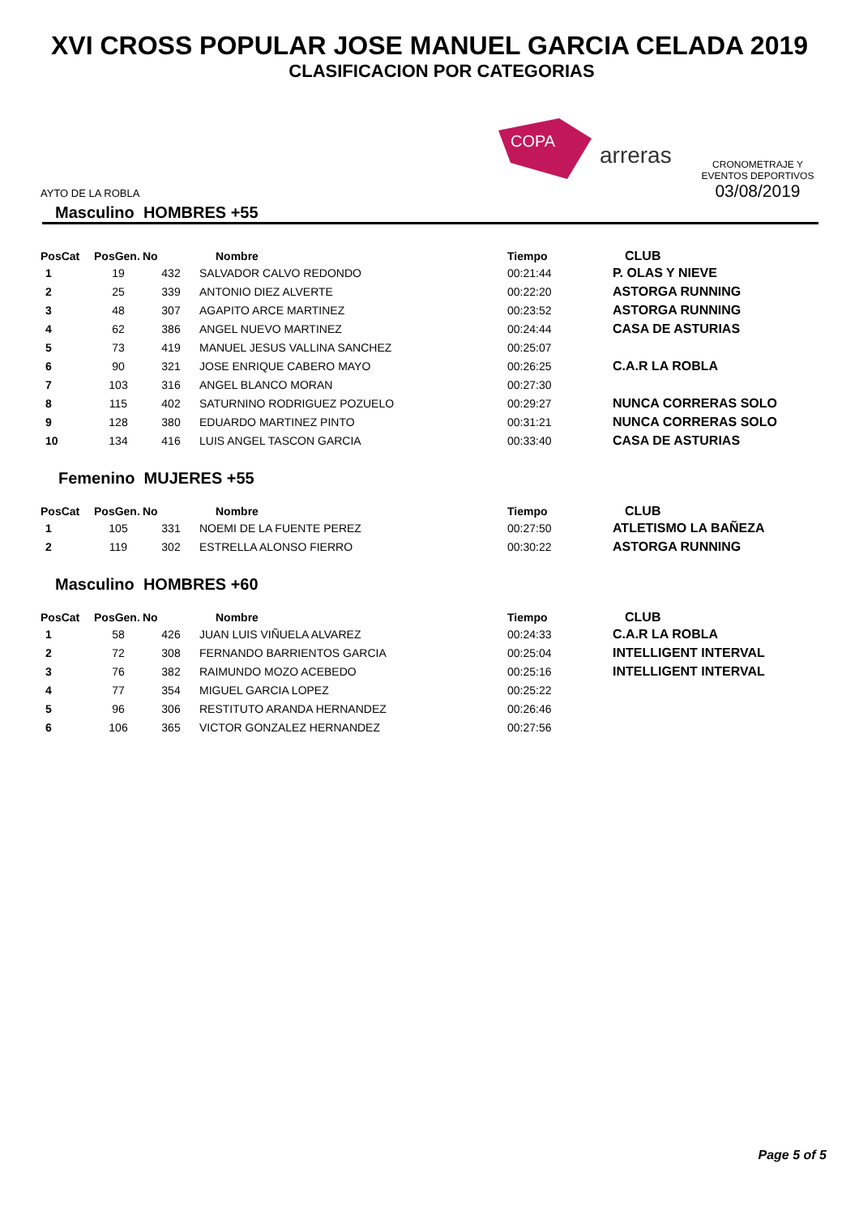XVI CROSS POPULAR JOSE MANUEL GARCIA CELADA 2019
CLASIFICACION POR CATEGORIAS
AYTO DE LA ROBLA
COPA
arreras
CRONOMETRAJE Y EVENTOS DEPORTIVOS
03/08/2019
Masculino HOMBRES +55
| PosCat | PosGen. | No | Nombre | Tiempo | CLUB |
| --- | --- | --- | --- | --- | --- |
| 1 | 19 | 432 | SALVADOR CALVO REDONDO | 00:21:44 | P. OLAS Y NIEVE |
| 2 | 25 | 339 | ANTONIO DIEZ ALVERTE | 00:22:20 | ASTORGA RUNNING |
| 3 | 48 | 307 | AGAPITO ARCE MARTINEZ | 00:23:52 | ASTORGA RUNNING |
| 4 | 62 | 386 | ANGEL NUEVO MARTINEZ | 00:24:44 | CASA DE ASTURIAS |
| 5 | 73 | 419 | MANUEL JESUS VALLINA SANCHEZ | 00:25:07 | |
| 6 | 90 | 321 | JOSE ENRIQUE CABERO MAYO | 00:26:25 | C.A.R LA ROBLA |
| 7 | 103 | 316 | ANGEL BLANCO MORAN | 00:27:30 | |
| 8 | 115 | 402 | SATURNINO RODRIGUEZ POZUELO | 00:29:27 | NUNCA CORRERAS SOLO |
| 9 | 128 | 380 | EDUARDO MARTINEZ PINTO | 00:31:21 | NUNCA CORRERAS SOLO |
| 10 | 134 | 416 | LUIS ANGEL TASCON GARCIA | 00:33:40 | CASA DE ASTURIAS |
Femenino MUJERES +55
| PosCat | PosGen. | No | Nombre | Tiempo | CLUB |
| --- | --- | --- | --- | --- | --- |
| 1 | 105 | 331 | NOEMI DE LA FUENTE PEREZ | 00:27:50 | ATLETISMO LA BAÑEZA |
| 2 | 119 | 302 | ESTRELLA ALONSO FIERRO | 00:30:22 | ASTORGA RUNNING |
Masculino HOMBRES +60
| PosCat | PosGen. | No | Nombre | Tiempo | CLUB |
| --- | --- | --- | --- | --- | --- |
| 1 | 58 | 426 | JUAN LUIS VIÑUELA ALVAREZ | 00:24:33 | C.A.R LA ROBLA |
| 2 | 72 | 308 | FERNANDO BARRIENTOS GARCIA | 00:25:04 | INTELLIGENT INTERVAL |
| 3 | 76 | 382 | RAIMUNDO MOZO ACEBEDO | 00:25:16 | INTELLIGENT INTERVAL |
| 4 | 77 | 354 | MIGUEL GARCIA LOPEZ | 00:25:22 | |
| 5 | 96 | 306 | RESTITUTO ARANDA HERNANDEZ | 00:26:46 | |
| 6 | 106 | 365 | VICTOR GONZALEZ HERNANDEZ | 00:27:56 | |
Page 5 of 5